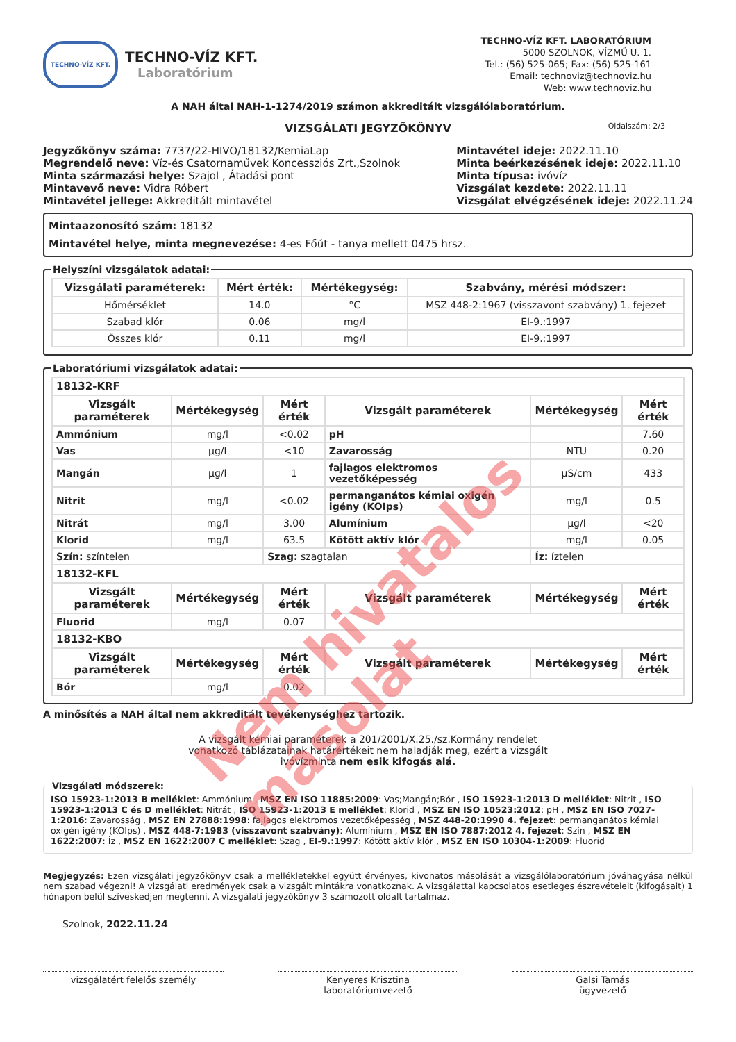TECHNO-VÍZ KFT.
TECHNO-VÍZ KFT.
Laboratórium
TECHNO-VÍZ KFT. LABORATÓRIUM
5000 SZOLNOK, VÍZMŰ U. 1.
Tel.: (56) 525-065; Fax: (56) 525-161
Email: technoviz@technoviz.hu
Web: www.technoviz.hu
A NAH által NAH-1-1274/2019 számon akkreditált vizsgálólaboratórium.
VIZSGÁLATI JEGYZŐKÖNYV Oldalszám: 2/3
Jegyzőkönyv száma: 7737/22-HIVO/18132/KemiaLap
Megrendelő neve: Víz-és Csatornaművek Koncessziós Zrt.,Szolnok
Minta származási helye: Szajol , Átadási pont
Mintavevő neve: Vidra Róbert
Mintavétel jellege: Akkreditált mintavétel
Mintavétel ideje: 2022.11.10
Minta beérkezésének ideje: 2022.11.10
Minta típusa: ivóvíz
Vizsgálat kezdete: 2022.11.11
Vizsgálat elvégzésének ideje: 2022.11.24
Mintaazonosító szám: 18132
Mintavétel helye, minta megnevezése: 4-es Főút - tanya mellett 0475 hrsz.
Helyszíni vizsgálatok adatai:
| Vizsgálati paraméterek: | Mért érték: | Mértékegység: | Szabvány, mérési módszer: |
| --- | --- | --- | --- |
| Hőmérséklet | 14.0 | °C | MSZ 448-2:1967 (visszavont szabvány) 1. fejezet |
| Szabad klór | 0.06 | mg/l | EI-9.:1997 |
| Összes klór | 0.11 | mg/l | EI-9.:1997 |
Laboratóriumi vizsgálatok adatai:
| 18132-KRF | | | | | |
| Vizsgált paraméterek | Mértékegység | Mért érték | Vizsgált paraméterek | Mértékegység | Mért érték |
| Ammónium | mg/l | <0.02 | pH | | 7.60 |
| Vas | µg/l | <10 | Zavarosság | NTU | 0.20 |
| Mangán | µg/l | 1 | fajlagos elektromos vezetőképesség | µS/cm | 433 |
| Nitrit | mg/l | <0.02 | permanganátos kémiai oxigén igény (KOIps) | mg/l | 0.5 |
| Nitrát | mg/l | 3.00 | Alumínium | µg/l | <20 |
| Klorid | mg/l | 63.5 | Kötött aktív klór | mg/l | 0.05 |
| Szín: színtelen | | Szag: szagtalan | | Íz: íztelen | |
| 18132-KFL | | | | | |
| Vizsgált paraméterek | Mértékegység | Mért érték | Vizsgált paraméterek | Mértékegység | Mért érték |
| Fluorid | mg/l | 0.07 | | | |
| 18132-KBO | | | | | |
| Vizsgált paraméterek | Mértékegység | Mért érték | Vizsgált paraméterek | Mértékegység | Mért érték |
| Bór | mg/l | 0.02 | | | |
A minősítés a NAH által nem akkreditált tevékenységhez tartozik.
A vizsgált kémiai paraméterek a 201/2001/X.25./sz.Kormány rendelet
vonatkozó táblázatainak határértékeit nem haladják meg, ezért a vizsgált
ivóvízminta nem esik kifogás alá.
Vizsgálati módszerek: ISO 15923-1:2013 B melléklet: Ammónium , MSZ EN ISO 11885:2009: Vas;Mangán;Bór , ISO 15923-1:2013 D melléklet: Nitrit , ISO 15923-1:2013 C és D melléklet: Nitrát , ISO 15923-1:2013 E melléklet: Klorid , MSZ EN ISO 10523:2012: pH , MSZ EN ISO 7027-1:2016: Zavarosság , MSZ EN 27888:1998: fajlagos elektromos vezetőképesség , MSZ 448-20:1990 4. fejezet: permanganátos kémiai oxigén igény (KOIps) , MSZ 448-7:1983 (visszavont szabvány): Alumínium , MSZ EN ISO 7887:2012 4. fejezet: Szín , MSZ EN 1622:2007: Íz , MSZ EN 1622:2007 C melléklet: Szag , EI-9.:1997: Kötött aktív klór , MSZ EN ISO 10304-1:2009: Fluorid
Megjegyzés: Ezen vizsgálati jegyzőkönyv csak a mellékletekkel együtt érvényes, kivonatos másolását a vizsgálólaboratórium jóváhagyása nélkül nem szabad végezni! A vizsgálati eredmények csak a vizsgált mintákra vonatkoznak. A vizsgálattal kapcsolatos esetleges észrevételeit (kifogásait) 1 hónapon belül szíveskedjen megtenni. A vizsgálati jegyzőkönyv 3 számozott oldalt tartalmaz.
Szolnok, 2022.11.24
vizsgálatért felelős személy Kenyeres Krisztina
laboratóriumvezető
Galsi Tamás
ügyvezető
Nem hivatalos másolat